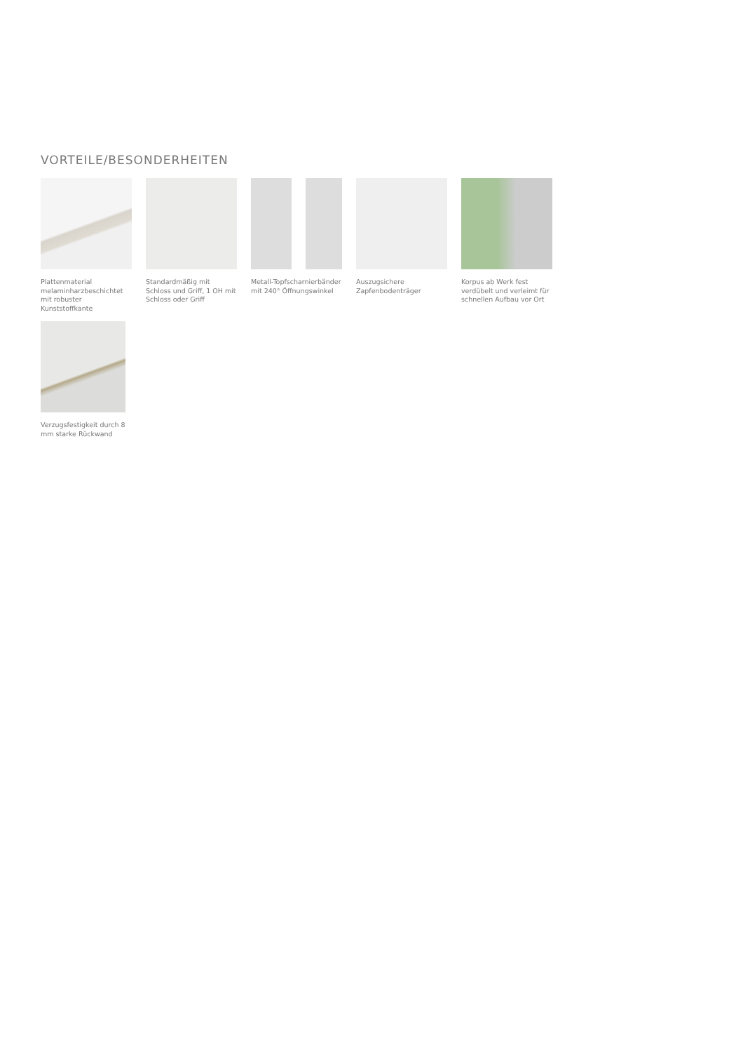VORTEILE/BESONDERHEITEN
Plattenmaterial melaminharzbeschichtet mit robuster Kunststoffkante
Standardmäßig mit Schloss und Griff, 1 OH mit Schloss oder Griff
Metall-Topfscharnierbänder mit 240° Öffnungswinkel
Auszugsichere Zapfenbodenträger
Korpus ab Werk fest verdübelt und verleimt für schnellen Aufbau vor Ort
Verzugsfestigkeit durch 8 mm starke Rückwand